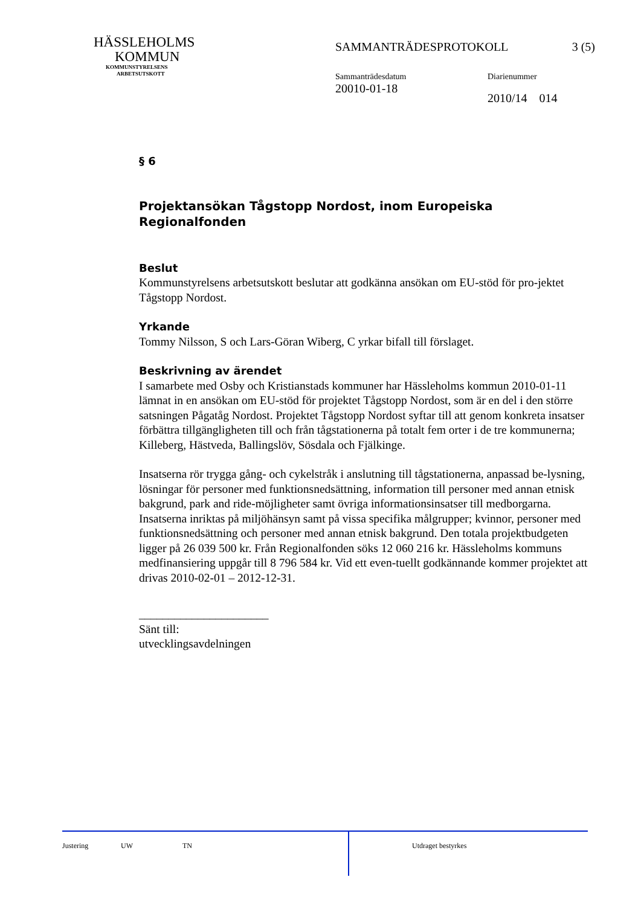HÄSSLEHOLMS
KOMMUN
KOMMUNSTYRELSENS
ARBETSUTSKOTT
SAMMANTRÄDESPROTOKOLL 3 (5)
Sammanträdesdatum
20010-01-18
Diarienummer
2010/14 014
§ 6
Projektansökan Tågstopp Nordost, inom Europeiska Regionalfonden
Beslut
Kommunstyrelsens arbetsutskott beslutar att godkänna ansökan om EU-stöd för pro-jektet Tågstopp Nordost.
Yrkande
Tommy Nilsson, S och Lars-Göran Wiberg, C yrkar bifall till förslaget.
Beskrivning av ärendet
I samarbete med Osby och Kristianstads kommuner har Hässleholms kommun 2010-01-11 lämnat in en ansökan om EU-stöd för projektet Tågstopp Nordost, som är en del i den större satsningen Pågatåg Nordost. Projektet Tågstopp Nordost syftar till att genom konkreta insatser förbättra tillgängligheten till och från tågstationerna på totalt fem orter i de tre kommunerna; Killeberg, Hästveda, Ballingslöv, Sösdala och Fjälkinge.
Insatserna rör trygga gång- och cykelstråk i anslutning till tågstationerna, anpassad be-lysning, lösningar för personer med funktionsnedsättning, information till personer med annan etnisk bakgrund, park and ride-möjligheter samt övriga informationsinsatser till medborgarna. Insatserna inriktas på miljöhänsyn samt på vissa specifika målgrupper; kvinnor, personer med funktionsnedsättning och personer med annan etnisk bakgrund. Den totala projektbudgeten ligger på 26 039 500 kr. Från Regionalfonden söks 12 060 216 kr. Hässleholms kommuns medfinansiering uppgår till 8 796 584 kr. Vid ett even-tuellt godkännande kommer projektet att drivas 2010-02-01 – 2012-12-31.
______________________
Sänt till:
utvecklingsavdelningen
Justering UW TN Utdraget bestyrkes